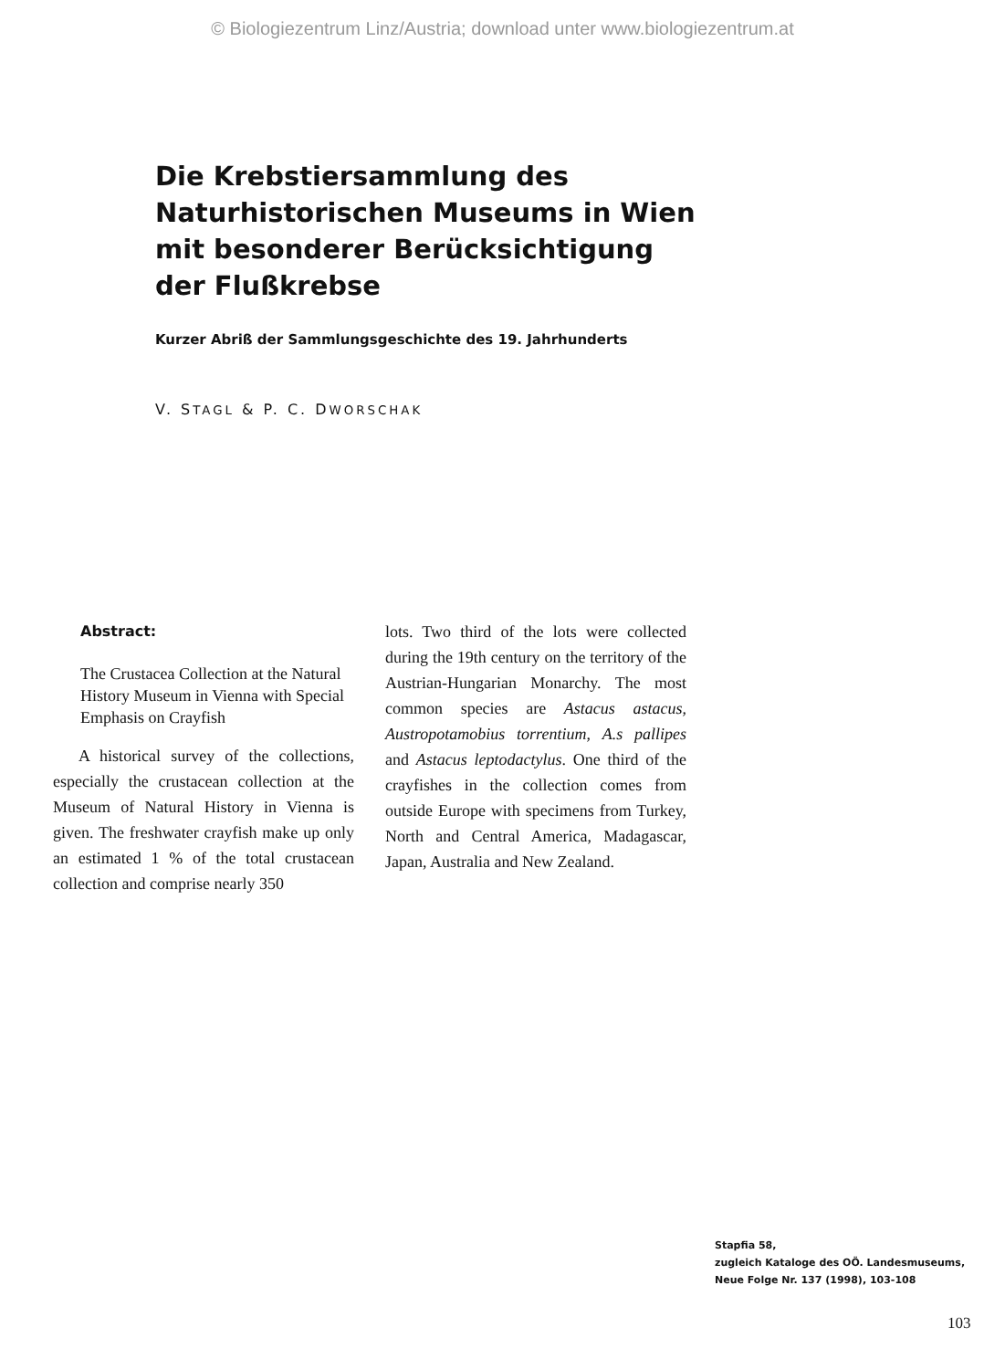© Biologiezentrum Linz/Austria; download unter www.biologiezentrum.at
Die Krebstiersammlung des Naturhistorischen Museums in Wien mit besonderer Berücksichtigung der Flußkrebse
Kurzer Abriß der Sammlungsgeschichte des 19. Jahrhunderts
V. STAGL & P. C. DWORSCHAK
Abstract:
The Crustacea Collection at the Natural History Museum in Vienna with Special Emphasis on Crayfish
A historical survey of the collections, especially the crustacean collection at the Museum of Natural History in Vienna is given. The freshwater crayfish make up only an estimated 1 % of the total crustacean collection and comprise nearly 350
lots. Two third of the lots were collected during the 19th century on the territory of the Austrian-Hungarian Monarchy. The most common species are Astacus astacus, Austropotamobius torrentium, A.s pallipes and Astacus leptodactylus. One third of the crayfishes in the collection comes from outside Europe with specimens from Turkey, North and Central America, Madagascar, Japan, Australia and New Zealand.
Stapfia 58,
zugleich Kataloge des OÖ. Landesmuseums,
Neue Folge Nr. 137 (1998), 103-108
103